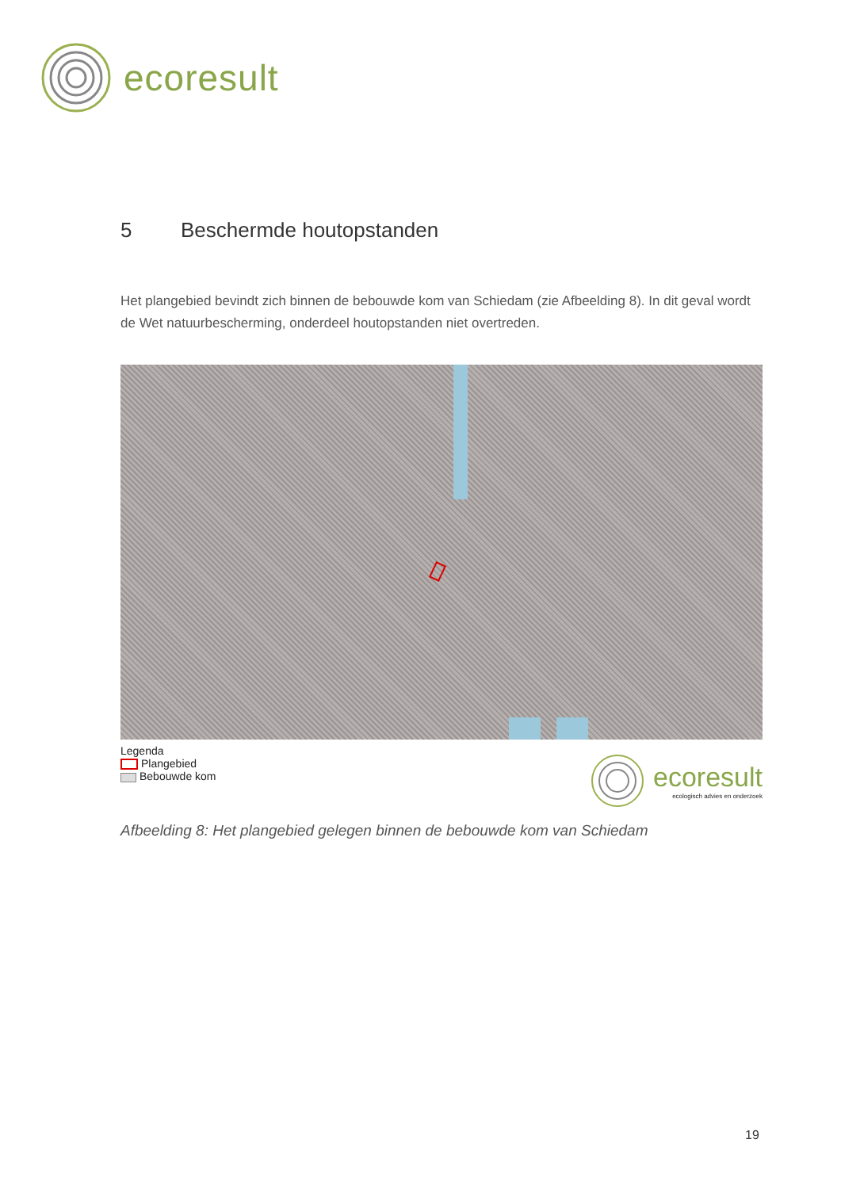ecoresult
5 Beschermde houtopstanden
Het plangebied bevindt zich binnen de bebouwde kom van Schiedam (zie Afbeelding 8). In dit geval wordt de Wet natuurbescherming, onderdeel houtopstanden niet overtreden.
Legenda
Plangebied
Bebouwde kom
ecoresult
ecologisch advies en onderzoek
Afbeelding 8: Het plangebied gelegen binnen de bebouwde kom van Schiedam
19